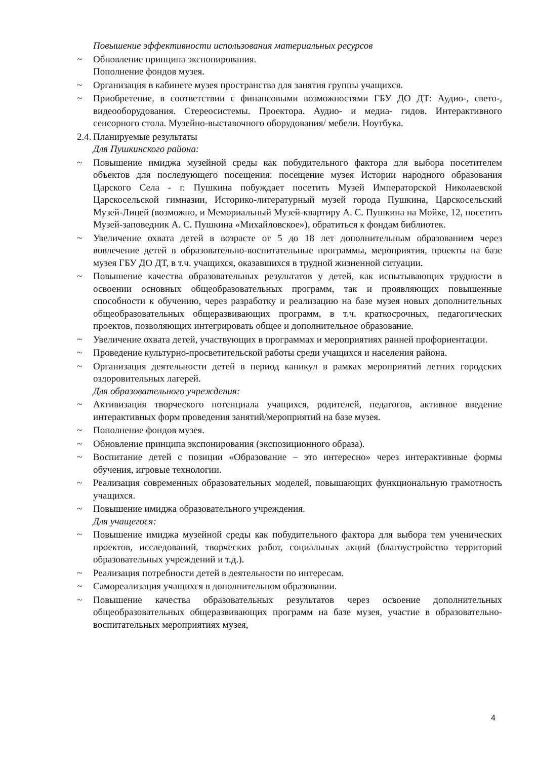Повышение эффективности использования материальных ресурсов
~ Обновление принципа экспонирования.
Пополнение фондов музея.
~ Организация в кабинете музея пространства для занятия группы учащихся.
~ Приобретение, в соответствии с финансовыми возможностями ГБУ ДО ДТ: Аудио-, свето-, видеооборудования. Стереосистемы. Проектора. Аудио- и медиа- гидов. Интерактивного сенсорного стола. Музейно-выставочного оборудования/ мебели. Ноутбука.
2.4. Планируемые результаты
Для Пушкинского района:
~ Повышение имиджа музейной среды как побудительного фактора для выбора посетителем объектов для последующего посещения: посещение музея Истории народного образования Царского Села - г. Пушкина побуждает посетить Музей Императорской Николаевской Царскосельской гимназии, Историко-литературный музей города Пушкина, Царскосельский Музей-Лицей (возможно, и Мемориальный Музей-квартиру А. С. Пушкина на Мойке, 12, посетить Музей-заповедник А. С. Пушкина «Михайловское»), обратиться к фондам библиотек.
~ Увеличение охвата детей в возрасте от 5 до 18 лет дополнительным образованием через вовлечение детей в образовательно-воспитательные программы, мероприятия, проекты на базе музея ГБУ ДО ДТ, в т.ч. учащихся, оказавшихся в трудной жизненной ситуации.
~ Повышение качества образовательных результатов у детей, как испытывающих трудности в освоении основных общеобразовательных программ, так и проявляющих повышенные способности к обучению, через разработку и реализацию на базе музея новых дополнительных общеобразовательных общеразвивающих программ, в т.ч. краткосрочных, педагогических проектов, позволяющих интегрировать общее и дополнительное образование.
~ Увеличение охвата детей, участвующих в программах и мероприятиях ранней профориентации.
~ Проведение культурно-просветительской работы среди учащихся и населения района.
~ Организация деятельности детей в период каникул в рамках мероприятий летних городских оздоровительных лагерей.
Для образовательного учреждения:
~ Активизация творческого потенциала учащихся, родителей, педагогов, активное введение интерактивных форм проведения занятий/мероприятий на базе музея.
~ Пополнение фондов музея.
~ Обновление принципа экспонирования (экспозиционного образа).
~ Воспитание детей с позиции «Образование – это интересно» через интерактивные формы обучения, игровые технологии.
~ Реализация современных образовательных моделей, повышающих функциональную грамотность учащихся.
~ Повышение имиджа образовательного учреждения.
Для учащегося:
~ Повышение имиджа музейной среды как побудительного фактора для выбора тем ученических проектов, исследований, творческих работ, социальных акций (благоустройство территорий образовательных учреждений и т.д.).
~ Реализация потребности детей в деятельности по интересам.
~ Самореализация учащихся в дополнительном образовании.
~ Повышение качества образовательных результатов через освоение дополнительных общеобразовательных общеразвивающих программ на базе музея, участие в образовательно-воспитательных мероприятиях музея,
4